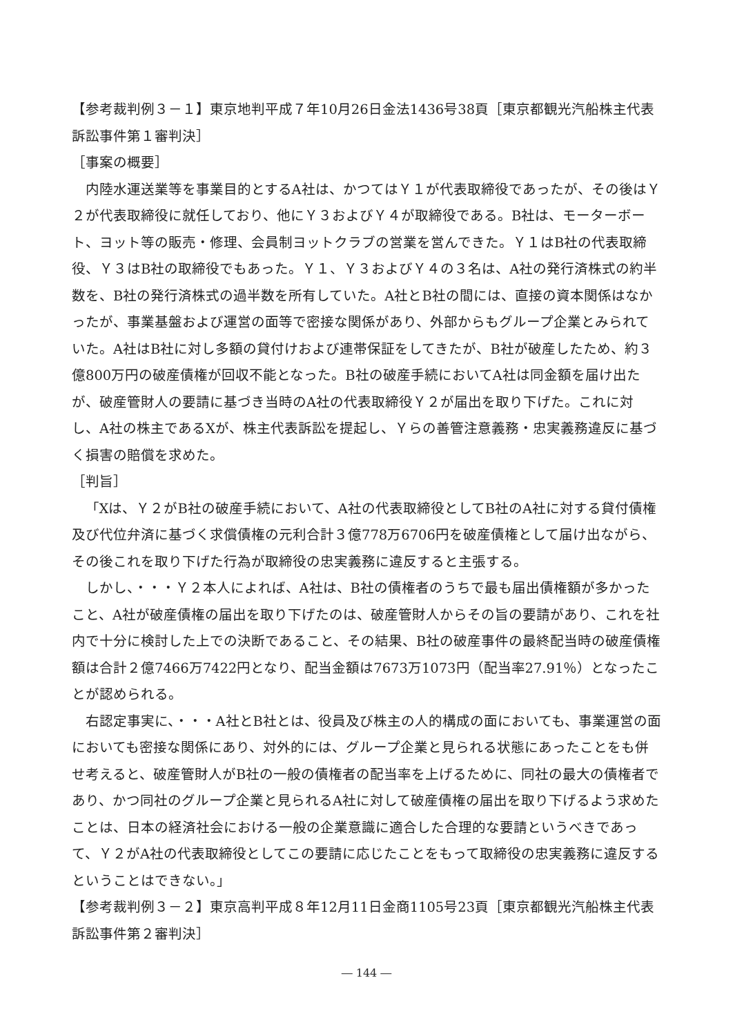【参考裁判例３－１】東京地判平成７年10月26日金法1436号38頁［東京都観光汽船株主代表訴訟事件第１審判決］
［事案の概要］
内陸水運送業等を事業目的とするA社は、かつてはＹ１が代表取締役であったが、その後はＹ２が代表取締役に就任しており、他にＹ３およびＹ４が取締役である。B社は、モーターボート、ヨット等の販売・修理、会員制ヨットクラブの営業を営んできた。Ｙ１はB社の代表取締役、Ｙ３はB社の取締役でもあった。Ｙ１、Ｙ３およびＹ４の３名は、A社の発行済株式の約半数を、B社の発行済株式の過半数を所有していた。A社とB社の間には、直接の資本関係はなかったが、事業基盤および運営の面等で密接な関係があり、外部からもグループ企業とみられていた。A社はB社に対し多額の貸付けおよび連帯保証をしてきたが、B社が破産したため、約３億800万円の破産債権が回収不能となった。B社の破産手続においてA社は同金額を届け出たが、破産管財人の要請に基づき当時のA社の代表取締役Ｙ２が届出を取り下げた。これに対し、A社の株主であるXが、株主代表訴訟を提起し、Ｙらの善管注意義務・忠実義務違反に基づく損害の賠償を求めた。
［判旨］
「Xは、Ｙ２がB社の破産手続において、A社の代表取締役としてB社のA社に対する貸付債権及び代位弁済に基づく求償債権の元利合計３億778万6706円を破産債権として届け出ながら、その後これを取り下げた行為が取締役の忠実義務に違反すると主張する。
しかし、・・・Ｙ２本人によれば、A社は、B社の債権者のうちで最も届出債権額が多かったこと、A社が破産債権の届出を取り下げたのは、破産管財人からその旨の要請があり、これを社内で十分に検討した上での決断であること、その結果、B社の破産事件の最終配当時の破産債権額は合計２億7466万7422円となり、配当金額は7673万1073円（配当率27.91％）となったことが認められる。
右認定事実に、・・・A社とB社とは、役員及び株主の人的構成の面においても、事業運営の面においても密接な関係にあり、対外的には、グループ企業と見られる状態にあったことをも併せ考えると、破産管財人がB社の一般の債権者の配当率を上げるために、同社の最大の債権者であり、かつ同社のグループ企業と見られるA社に対して破産債権の届出を取り下げるよう求めたことは、日本の経済社会における一般の企業意識に適合した合理的な要請というべきであって、Ｙ２がA社の代表取締役としてこの要請に応じたことをもって取締役の忠実義務に違反するということはできない。」
【参考裁判例３－２】東京高判平成８年12月11日金商1105号23頁［東京都観光汽船株主代表訴訟事件第２審判決］
― 144 ―